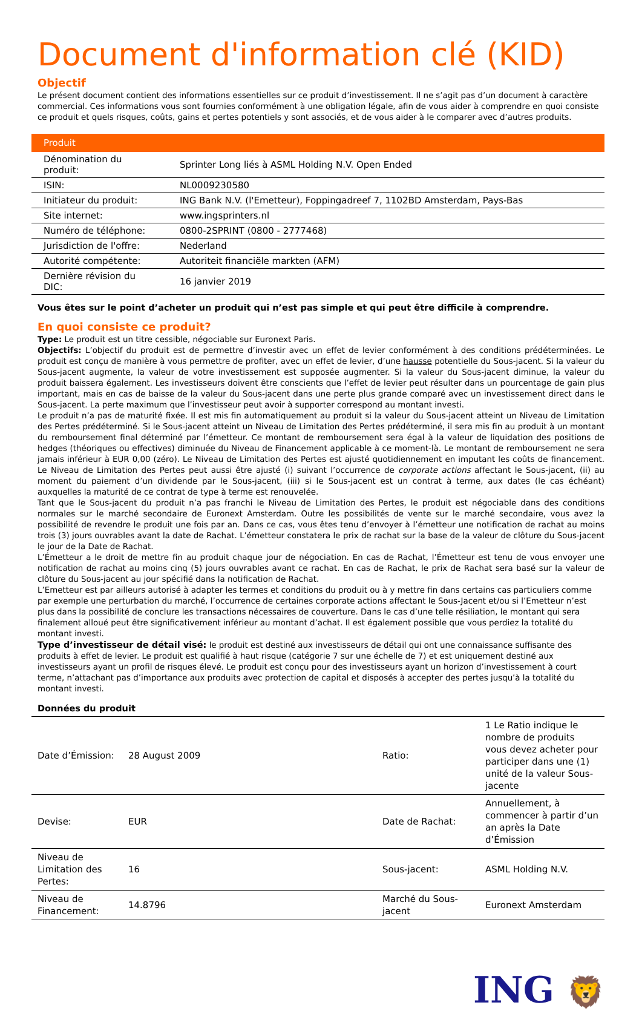Document d'information clé (KID)
Objectif
Le présent document contient des informations essentielles sur ce produit d’investissement. Il ne s’agit pas d’un document à caractère commercial. Ces informations vous sont fournies conformément à une obligation légale, afin de vous aider à comprendre en quoi consiste ce produit et quels risques, coûts, gains et pertes potentiels y sont associés, et de vous aider à le comparer avec d’autres produits.
| Produit | |
| --- | --- |
| Dénomination du produit: | Sprinter Long liés à ASML Holding N.V. Open Ended |
| ISIN: | NL0009230580 |
| Initiateur du produit: | ING Bank N.V. (l'Emetteur), Foppingadreef 7, 1102BD Amsterdam, Pays-Bas |
| Site internet: | www.ingsprinters.nl |
| Numéro de téléphone: | 0800-2SPRINT (0800 - 2777468) |
| Jurisdiction de l'offre: | Nederland |
| Autorité compétente: | Autoriteit financiële markten (AFM) |
| Dernière révision du DIC: | 16 janvier 2019 |
Vous êtes sur le point d’acheter un produit qui n’est pas simple et qui peut être difficile à comprendre.
En quoi consiste ce produit?
Type: Le produit est un titre cessible, négociable sur Euronext Paris.
Objectifs: L’objectif du produit est de permettre d’investir avec un effet de levier conformément à des conditions prédéterminées. Le produit est conçu de manière à vous permettre de profiter, avec un effet de levier, d’une hausse potentielle du Sous-jacent. Si la valeur du Sous-jacent augmente, la valeur de votre investissement est supposée augmenter. Si la valeur du Sous-jacent diminue, la valeur du produit baissera également. Les investisseurs doivent être conscients que l’effet de levier peut résulter dans un pourcentage de gain plus important, mais en cas de baisse de la valeur du Sous-jacent dans une perte plus grande comparé avec un investissement direct dans le Sous-jacent. La perte maximum que l’investisseur peut avoir à supporter correspond au montant investi.
Le produit n’a pas de maturité fixée. Il est mis fin automatiquement au produit si la valeur du Sous-jacent atteint un Niveau de Limitation des Pertes prédéterminé. Si le Sous-jacent atteint un Niveau de Limitation des Pertes prédéterminé, il sera mis fin au produit à un montant du remboursement final déterminé par l’émetteur. Ce montant de remboursement sera égal à la valeur de liquidation des positions de hedges (théoriques ou effectives) diminuée du Niveau de Financement applicable à ce moment-là. Le montant de remboursement ne sera jamais inférieur à EUR 0,00 (zéro). Le Niveau de Limitation des Pertes est ajusté quotidiennement en imputant les coûts de financement. Le Niveau de Limitation des Pertes peut aussi être ajusté (i) suivant l’occurrence de corporate actions affectant le Sous-jacent, (ii) au moment du paiement d’un dividende par le Sous-jacent, (iii) si le Sous-jacent est un contrat à terme, aux dates (le cas échéant) auxquelles la maturité de ce contrat de type à terme est renouvelée.
Tant que le Sous-jacent du produit n’a pas franchi le Niveau de Limitation des Pertes, le produit est négociable dans des conditions normales sur le marché secondaire de Euronext Amsterdam. Outre les possibilités de vente sur le marché secondaire, vous avez la possibilité de revendre le produit une fois par an. Dans ce cas, vous êtes tenu d’envoyer à l’émetteur une notification de rachat au moins trois (3) jours ouvrables avant la date de Rachat. L’émetteur constatera le prix de rachat sur la base de la valeur de clôture du Sous-jacent le jour de la Date de Rachat.
L’Émetteur a le droit de mettre fin au produit chaque jour de négociation. En cas de Rachat, l’Émetteur est tenu de vous envoyer une notification de rachat au moins cinq (5) jours ouvrables avant ce rachat. En cas de Rachat, le prix de Rachat sera basé sur la valeur de clôture du Sous-jacent au jour spécifié dans la notification de Rachat.
L’Emetteur est par ailleurs autorisé à adapter les termes et conditions du produit ou à y mettre fin dans certains cas particuliers comme par exemple une perturbation du marché, l’occurrence de certaines corporate actions affectant le Sous-Jacent et/ou si l’Emetteur n’est plus dans la possibilité de conclure les transactions nécessaires de couverture. Dans le cas d’une telle résiliation, le montant qui sera finalement alloué peut être significativement inférieur au montant d’achat. Il est également possible que vous perdiez la totalité du montant investi.
Type d’investisseur de détail visé: le produit est destiné aux investisseurs de détail qui ont une connaissance suffisante des produits à effet de levier. Le produit est qualifié à haut risque (catégorie 7 sur une échelle de 7) et est uniquement destiné aux investisseurs ayant un profil de risques élevé. Le produit est conçu pour des investisseurs ayant un horizon d’investissement à court terme, n’attachant pas d’importance aux produits avec protection de capital et disposés à accepter des pertes jusqu’à la totalité du montant investi.
Données du produit
| Date d’Émission: | 28 August 2009 | Ratio: | 1 Le Ratio indique le nombre de produits vous devez acheter pour participer dans une (1) unité de la valeur Sous-jacente |
| Devise: | EUR | Date de Rachat: | Annuellement, à commencer à partir d’un an après la Date d’Émission |
| Niveau de Limitation des Pertes: | 16 | Sous-jacent: | ASML Holding N.V. |
| Niveau de Financement: | 14.8796 | Marché du Sous-jacent | Euronext Amsterdam |
ING 🦁